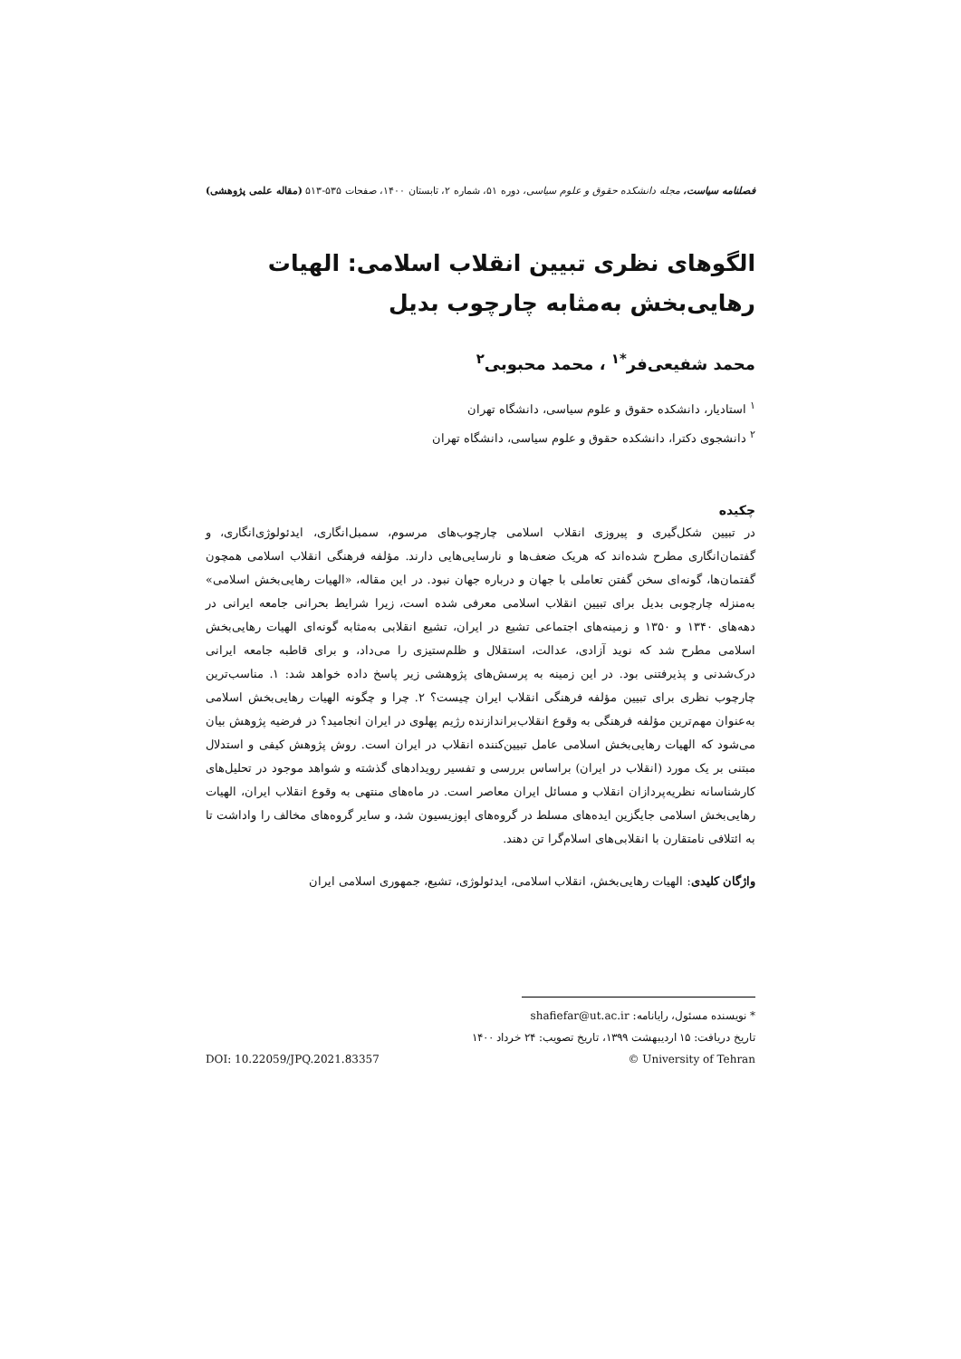فصلنامه سیاست، مجله دانشکده حقوق و علوم سیاسی، دوره ۵۱، شماره ۲، تابستان ۱۴۰۰، صفحات ۵۳۵-۵۱۳ (مقاله علمی پژوهشی)
الگوهای نظری تبیین انقلاب اسلامی: الهیات رهایی‌بخش به‌مثابه چارچوب بدیل
محمد شفیعی‌فر<sup>*۱</sup> ، محمد محبوبی<sup>۲</sup>
<sup>۱</sup> استادیار، دانشکده حقوق و علوم سیاسی، دانشگاه تهران
<sup>۲</sup> دانشجوی دکترا، دانشکده حقوق و علوم سیاسی، دانشگاه تهران
چکیده
در تبیین شکل‌گیری و پیروزی انقلاب اسلامی چارچوب‌های مرسوم، سمبل‌انگاری، ایدئولوژی‌انگاری، و گفتمان‌انگاری مطرح شده‌اند که هریک ضعف‌ها و نارسایی‌هایی دارند. مؤلفه فرهنگی انقلاب اسلامی همچون گفتمان‌ها، گونه‌ای سخن گفتن تعاملی با جهان و درباره جهان نبود. در این مقاله، «الهیات رهایی‌بخش اسلامی» به‌منزله چارچوبی بدیل برای تبیین انقلاب اسلامی معرفی شده است، زیرا شرایط بحرانی جامعه ایرانی در دهه‌های ۱۳۴۰ و ۱۳۵۰ و زمینه‌های اجتماعی تشیع در ایران، تشیع انقلابی به‌مثابه گونه‌ای الهیات رهایی‌بخش اسلامی مطرح شد که نوید آزادی، عدالت، استقلال و ظلم‌ستیزی را می‌داد، و برای قاطبه جامعه ایرانی درک‌شدنی و پذیرفتنی بود. در این زمینه به پرسش‌های پژوهشی زیر پاسخ داده خواهد شد: ۱. مناسب‌ترین چارچوب نظری برای تبیین مؤلفه فرهنگی انقلاب ایران چیست؟ ۲. چرا و چگونه الهیات رهایی‌بخش اسلامی به‌عنوان مهم‌ترین مؤلفه فرهنگی به وقوع انقلاب‌براندازنده رژیم پهلوی در ایران انجامید؟ در فرضیه پژوهش بیان می‌شود که الهیات رهایی‌بخش اسلامی عامل تبیین‌کننده انقلاب در ایران است. روش پژوهش کیفی و استدلال مبتنی بر یک مورد (انقلاب در ایران) براساس بررسی و تفسیر رویدادهای گذشته و شواهد موجود در تحلیل‌های کارشناسانه نظریه‌پردازان انقلاب و مسائل ایران معاصر است. در ماه‌های منتهی به وقوع انقلاب ایران، الهیات رهایی‌بخش اسلامی جایگزین ایده‌های مسلط در گروه‌های اپوزیسیون شد، و سایر گروه‌های مخالف را واداشت تا به ائتلافی نامتقارن با انقلابی‌های اسلام‌گرا تن دهند.
واژگان کلیدی: الهیات رهایی‌بخش، انقلاب اسلامی، ایدئولوژی، تشیع، جمهوری اسلامی ایران
* نویسنده مسئول، رایانامه: shafiefar@ut.ac.ir
تاریخ دریافت: ۱۵ اردیبهشت ۱۳۹۹، تاریخ تصویب: ۲۴ خرداد ۱۴۰۰
© University of Tehran DOI: 10.22059/JPQ.2021.83357